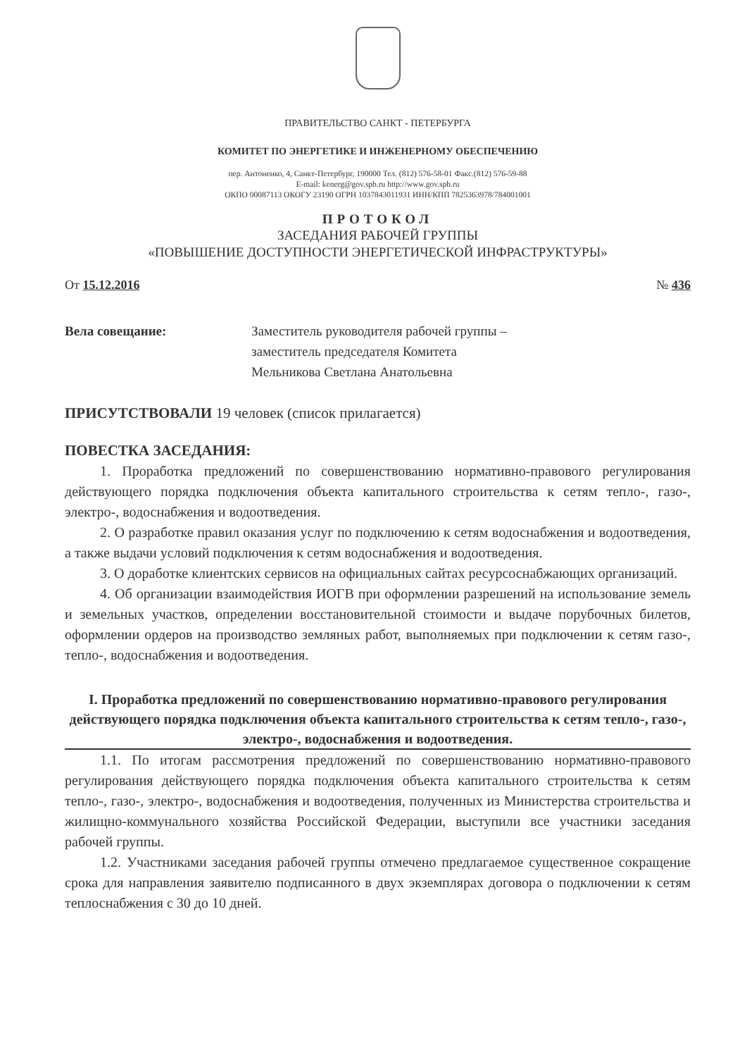ПРАВИТЕЛЬСТВО САНКТ - ПЕТЕРБУРГА
КОМИТЕТ ПО ЭНЕРГЕТИКЕ И ИНЖЕНЕРНОМУ ОБЕСПЕЧЕНИЮ
пер. Антоненко, 4, Санкт-Петербург, 190000 Тел. (812) 576-58-01 Факс.(812) 576-59-88
E-mail: kenerg@gov.spb.ru http://www.gov.spb.ru
ОКПО 00087113 ОКОГУ 23190 ОГРН 1037843011931 ИНН/КПП 7825363978/784001001
ПРОТОКОЛ
ЗАСЕДАНИЯ РАБОЧЕЙ ГРУППЫ
«ПОВЫШЕНИЕ ДОСТУПНОСТИ ЭНЕРГЕТИЧЕСКОЙ ИНФРАСТРУКТУРЫ»
От 15.12.2016 № 436
Вела совещание: Заместитель руководителя рабочей группы –
заместитель председателя Комитета
Мельникова Светлана Анатольевна
ПРИСУТСТВОВАЛИ 19 человек (список прилагается)
ПОВЕСТКА ЗАСЕДАНИЯ:
1. Проработка предложений по совершенствованию нормативно-правового регулирования действующего порядка подключения объекта капитального строительства к сетям тепло-, газо-, электро-, водоснабжения и водоотведения.
2. О разработке правил оказания услуг по подключению к сетям водоснабжения и водоотведения, а также выдачи условий подключения к сетям водоснабжения и водоотведения.
3. О доработке клиентских сервисов на официальных сайтах ресурсоснабжающих организаций.
4. Об организации взаимодействия ИОГВ при оформлении разрешений на использование земель и земельных участков, определении восстановительной стоимости и выдаче порубочных билетов, оформлении ордеров на производство земляных работ, выполняемых при подключении к сетям газо-, тепло-, водоснабжения и водоотведения.
I. Проработка предложений по совершенствованию нормативно-правового регулирования действующего порядка подключения объекта капитального строительства к сетям тепло-, газо-, электро-, водоснабжения и водоотведения.
1.1. По итогам рассмотрения предложений по совершенствованию нормативно-правового регулирования действующего порядка подключения объекта капитального строительства к сетям тепло-, газо-, электро-, водоснабжения и водоотведения, полученных из Министерства строительства и жилищно-коммунального хозяйства Российской Федерации, выступили все участники заседания рабочей группы.
1.2. Участниками заседания рабочей группы отмечено предлагаемое существенное сокращение срока для направления заявителю подписанного в двух экземплярах договора о подключении к сетям теплоснабжения с 30 до 10 дней.